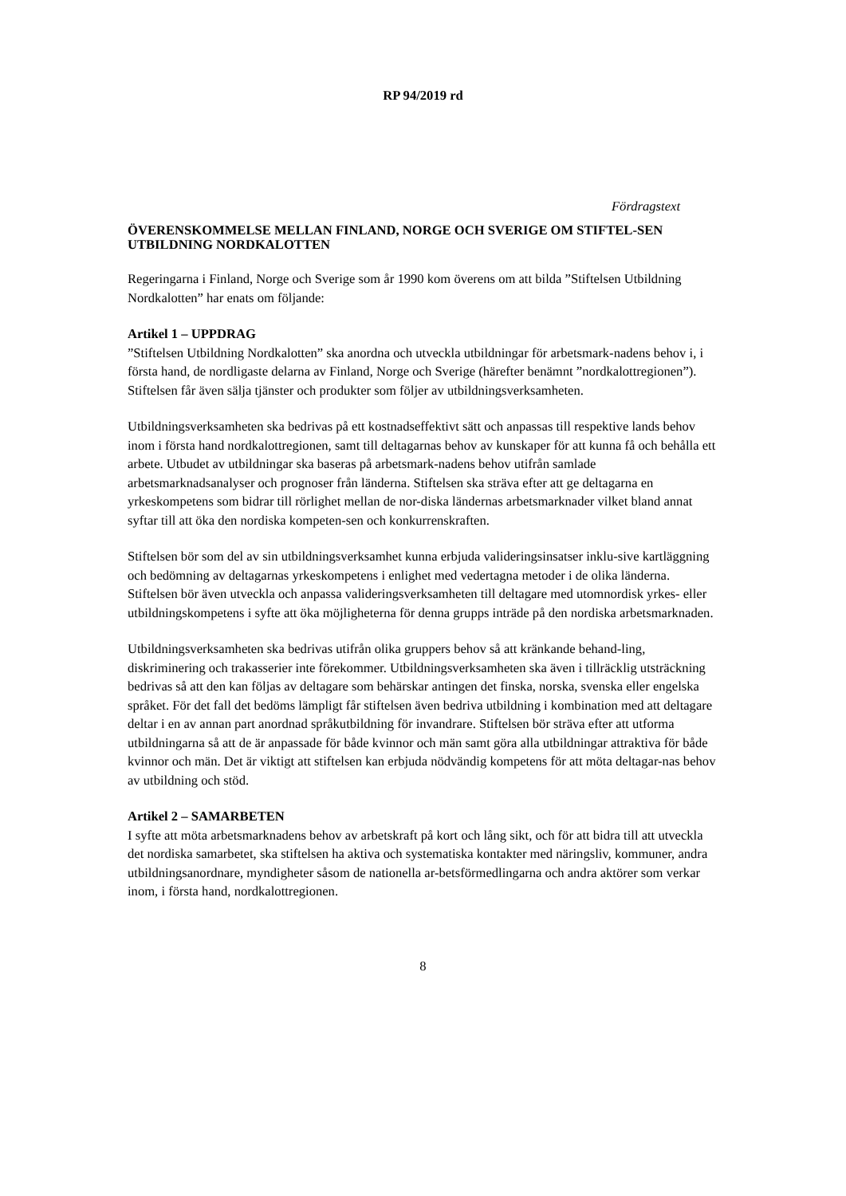RP 94/2019 rd
Fördragstext
ÖVERENSKOMMELSE MELLAN FINLAND, NORGE OCH SVERIGE OM STIFTEL-SEN UTBILDNING NORDKALOTTEN
Regeringarna i Finland, Norge och Sverige som år 1990 kom överens om att bilda ”Stiftelsen Utbildning Nordkalotten” har enats om följande:
Artikel 1 – UPPDRAG
”Stiftelsen Utbildning Nordkalotten” ska anordna och utveckla utbildningar för arbetsmark-nadens behov i, i första hand, de nordligaste delarna av Finland, Norge och Sverige (härefter benämnt ”nordkalottregionen”). Stiftelsen får även sälja tjänster och produkter som följer av utbildningsverksamheten.
Utbildningsverksamheten ska bedrivas på ett kostnadseffektivt sätt och anpassas till respektive lands behov inom i första hand nordkalottregionen, samt till deltagarnas behov av kunskaper för att kunna få och behålla ett arbete. Utbudet av utbildningar ska baseras på arbetsmark-nadens behov utifrån samlade arbetsmarknadsanalyser och prognoser från länderna. Stiftelsen ska sträva efter att ge deltagarna en yrkeskompetens som bidrar till rörlighet mellan de nor-diska ländernas arbetsmarknader vilket bland annat syftar till att öka den nordiska kompeten-sen och konkurrenskraften.
Stiftelsen bör som del av sin utbildningsverksamhet kunna erbjuda valideringsinsatser inklu-sive kartläggning och bedömning av deltagarnas yrkeskompetens i enlighet med vedertagna metoder i de olika länderna. Stiftelsen bör även utveckla och anpassa valideringsverksamheten till deltagare med utomnordisk yrkes- eller utbildningskompetens i syfte att öka möjligheterna för denna grupps inträde på den nordiska arbetsmarknaden.
Utbildningsverksamheten ska bedrivas utifrån olika gruppers behov så att kränkande behand-ling, diskriminering och trakasserier inte förekommer. Utbildningsverksamheten ska även i tillräcklig utsträckning bedrivas så att den kan följas av deltagare som behärskar antingen det finska, norska, svenska eller engelska språket. För det fall det bedöms lämpligt får stiftelsen även bedriva utbildning i kombination med att deltagare deltar i en av annan part anordnad språkutbildning för invandrare. Stiftelsen bör sträva efter att utforma utbildningarna så att de är anpassade för både kvinnor och män samt göra alla utbildningar attraktiva för både kvinnor och män. Det är viktigt att stiftelsen kan erbjuda nödvändig kompetens för att möta deltagar-nas behov av utbildning och stöd.
Artikel 2 – SAMARBETEN
I syfte att möta arbetsmarknadens behov av arbetskraft på kort och lång sikt, och för att bidra till att utveckla det nordiska samarbetet, ska stiftelsen ha aktiva och systematiska kontakter med näringsliv, kommuner, andra utbildningsanordnare, myndigheter såsom de nationella ar-betsförmedlingarna och andra aktörer som verkar inom, i första hand, nordkalottregionen.
8